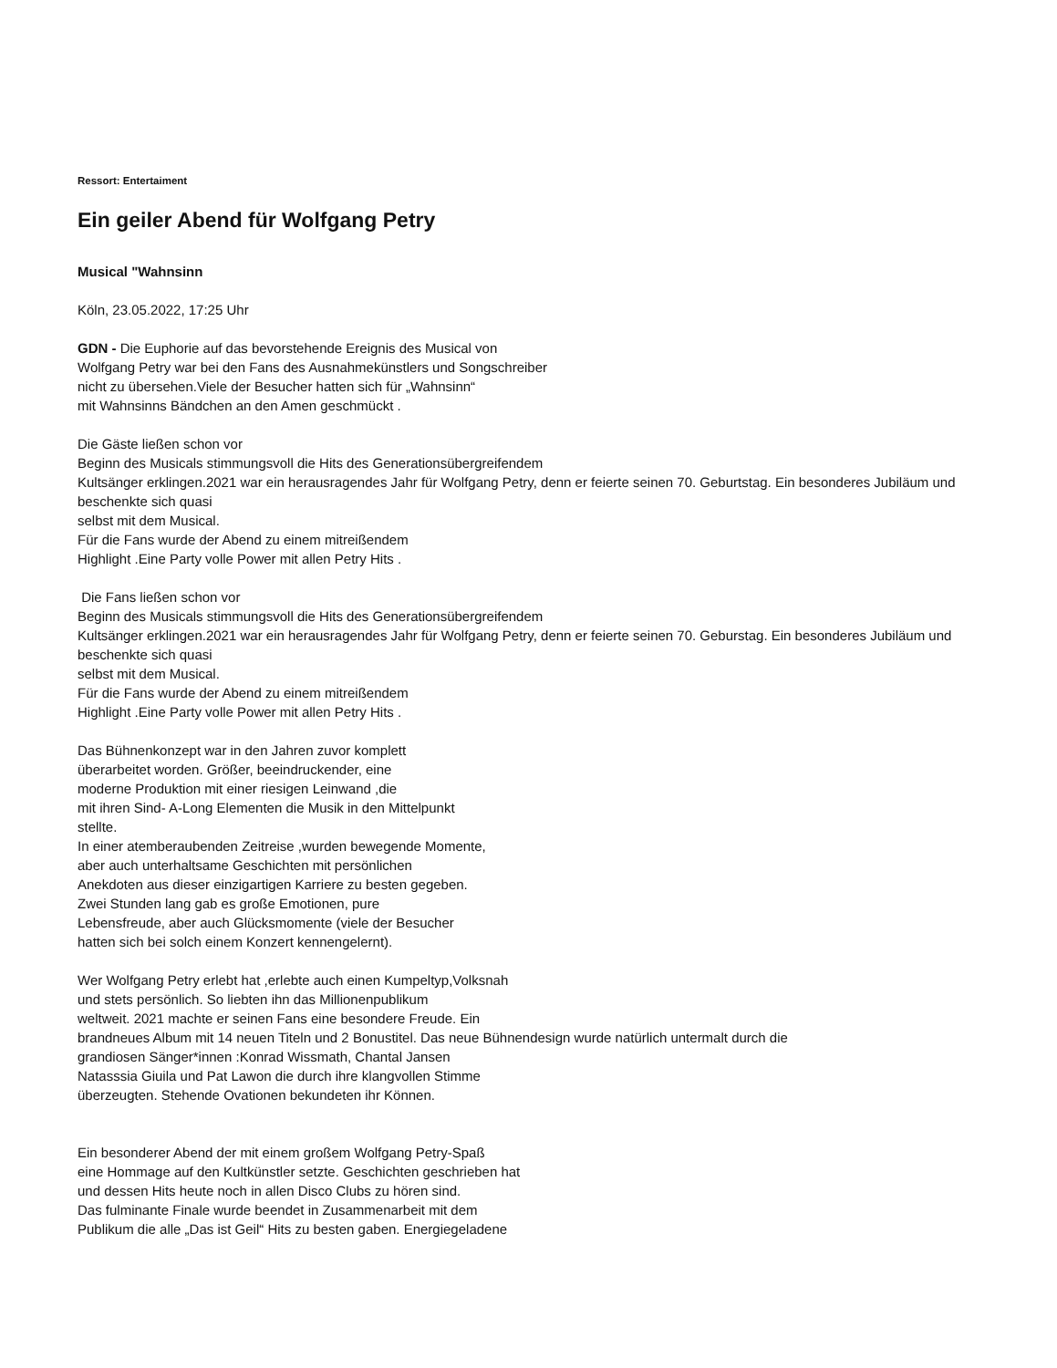Ressort: Entertaiment
Ein geiler Abend für Wolfgang Petry
Musical "Wahnsinn
Köln, 23.05.2022, 17:25 Uhr
GDN - Die Euphorie auf das bevorstehende Ereignis des Musical von
Wolfgang Petry war bei den Fans des Ausnahmekünstlers und Songschreiber
nicht zu übersehen.Viele der Besucher hatten sich für „Wahnsinn“
mit Wahnsinns Bändchen an den Amen geschmückt .
Die Gäste ließen schon vor
Beginn des Musicals stimmungsvoll die Hits des Generationsübergreifendem
Kultsänger erklingen.2021 war ein herausragendes Jahr für Wolfgang Petry, denn er feierte seinen 70. Geburtstag. Ein besonderes Jubiläum und beschenkte sich quasi
selbst mit dem Musical.
Für die Fans wurde der Abend zu einem mitreißendem
Highlight .Eine Party volle Power mit allen Petry Hits .
Die Fans ließen schon vor
Beginn des Musicals stimmungsvoll die Hits des Generationsübergreifendem
Kultsänger erklingen.2021 war ein herausragendes Jahr für Wolfgang Petry, denn er feierte seinen 70. Geburstag. Ein besonderes Jubiläum und beschenkte sich quasi
selbst mit dem Musical.
Für die Fans wurde der Abend zu einem mitreißendem
Highlight .Eine Party volle Power mit allen Petry Hits .
Das Bühnenkonzept war in den Jahren zuvor komplett
überarbeitet worden. Größer, beeindruckender, eine
moderne Produktion mit einer riesigen Leinwand ,die
mit ihren Sind- A-Long Elementen die Musik in den Mittelpunkt
stellte.
In einer atemberaubenden Zeitreise ,wurden bewegende Momente,
aber auch unterhaltsame Geschichten mit persönlichen
Anekdoten aus dieser einzigartigen Karriere zu besten gegeben.
Zwei Stunden lang gab es große Emotionen, pure
Lebensfreude, aber auch Glücksmomente (viele der Besucher
hatten sich bei solch einem Konzert kennengelernt).
Wer Wolfgang Petry erlebt hat ,erlebte auch einen Kumpeltyp,Volksnah
und stets persönlich. So liebten ihn das Millionenpublikum
weltweit. 2021 machte er seinen Fans eine besondere Freude. Ein
brandneues Album mit 14 neuen Titeln und 2 Bonustitel. Das neue Bühnendesign wurde natürlich untermalt durch die
grandiosen Sänger*innen :Konrad Wissmath, Chantal Jansen
Natasssia Giuila und Pat Lawon die durch ihre klangvollen Stimme
überzeugten. Stehende Ovationen bekundeten ihr Können.
Ein besonderer Abend der mit einem großem Wolfgang Petry-Spaß
eine Hommage auf den Kultkünstler setzte. Geschichten geschrieben hat
und dessen Hits heute noch in allen Disco Clubs zu hören sind.
Das fulminante Finale wurde beendet in Zusammenarbeit mit dem
Publikum die alle „Das ist Geil“ Hits zu besten gaben. Energiegeladene